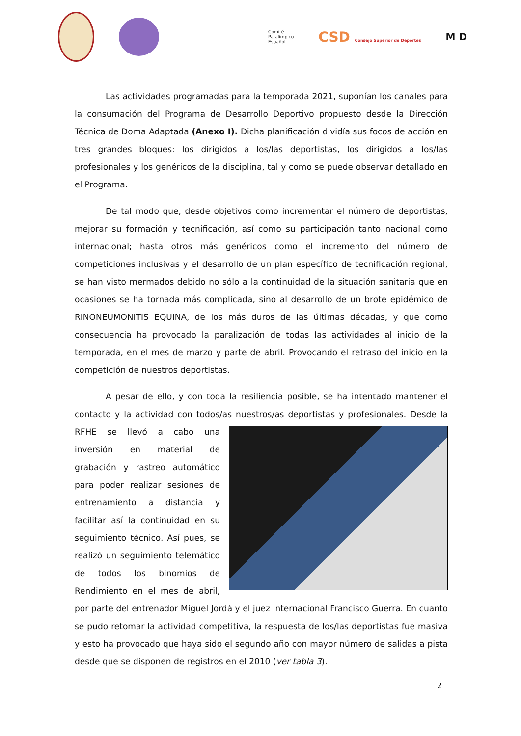Comité
Paralímpico
Español
CSD Consejo Superior de Deportes
M D
Las actividades programadas para la temporada 2021, suponían los canales para la consumación del Programa de Desarrollo Deportivo propuesto desde la Dirección Técnica de Doma Adaptada (Anexo I). Dicha planificación dividía sus focos de acción en tres grandes bloques: los dirigidos a los/las deportistas, los dirigidos a los/las profesionales y los genéricos de la disciplina, tal y como se puede observar detallado en el Programa.
De tal modo que, desde objetivos como incrementar el número de deportistas, mejorar su formación y tecnificación, así como su participación tanto nacional como internacional; hasta otros más genéricos como el incremento del número de competiciones inclusivas y el desarrollo de un plan específico de tecnificación regional, se han visto mermados debido no sólo a la continuidad de la situación sanitaria que en ocasiones se ha tornada más complicada, sino al desarrollo de un brote epidémico de RINONEUMONITIS EQUINA, de los más duros de las últimas décadas, y que como consecuencia ha provocado la paralización de todas las actividades al inicio de la temporada, en el mes de marzo y parte de abril. Provocando el retraso del inicio en la competición de nuestros deportistas.
A pesar de ello, y con toda la resiliencia posible, se ha intentado mantener el contacto y la actividad con todos/as nuestros/as deportistas y profesionales. Desde la RFHE se llevó a cabo una inversión en material de grabación y rastreo automático para poder realizar sesiones de entrenamiento a distancia y facilitar así la continuidad en su seguimiento técnico. Así pues, se realizó un seguimiento telemático de todos los binomios de Rendimiento en el mes de abril, por parte del entrenador Miguel Jordá y el juez Internacional Francisco Guerra. En cuanto se pudo retomar la actividad competitiva, la respuesta de los/las deportistas fue masiva y esto ha provocado que haya sido el segundo año con mayor número de salidas a pista desde que se disponen de registros en el 2010 (ver tabla 3).
2